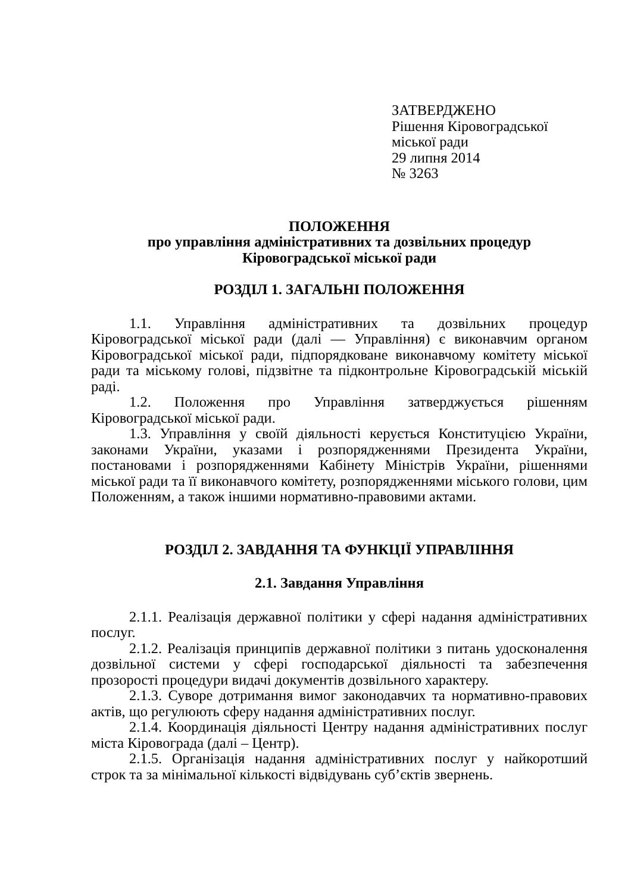ЗАТВЕРДЖЕНО
Рішення Кіровоградської
міської ради
29 липня 2014
№ 3263
ПОЛОЖЕННЯ
про управління адміністративних та дозвільних процедур
Кіровоградської міської ради
РОЗДІЛ 1. ЗАГАЛЬНІ ПОЛОЖЕННЯ
1.1. Управління адміністративних та дозвільних процедур Кіровоградської міської ради (далі — Управління) є виконавчим органом Кіровоградської міської ради, підпорядковане виконавчому комітету міської ради та міському голові, підзвітне та підконтрольне Кіровоградській міській раді.
1.2. Положення про Управління затверджується рішенням Кіровоградської міської ради.
1.3. Управління у своїй діяльності керується Конституцією України, законами України, указами і розпорядженнями Президента України, постановами і розпорядженнями Кабінету Міністрів України, рішеннями міської ради та її виконавчого комітету, розпорядженнями міського голови, цим Положенням, а також іншими нормативно-правовими актами.
РОЗДІЛ 2. ЗАВДАННЯ ТА ФУНКЦІЇ УПРАВЛІННЯ
2.1. Завдання Управління
2.1.1. Реалізація державної політики у сфері надання адміністративних послуг.
2.1.2. Реалізація принципів державної політики з питань удосконалення дозвільної системи у сфері господарської діяльності та забезпечення прозорості процедури видачі документів дозвільного характеру.
2.1.3. Суворе дотримання вимог законодавчих та нормативно-правових актів, що регулюють сферу надання адміністративних послуг.
2.1.4. Координація діяльності Центру надання адміністративних послуг міста Кіровограда (далі – Центр).
2.1.5. Організація надання адміністративних послуг у найкоротший строк та за мінімальної кількості відвідувань суб’єктів звернень.